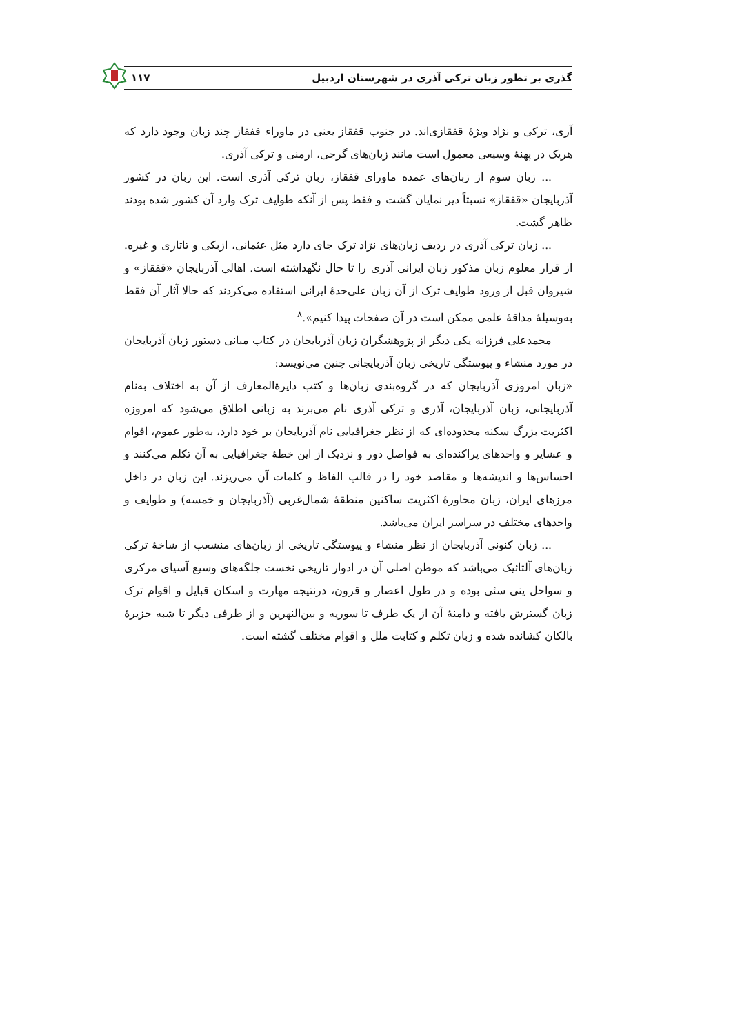گذری بر تطور زبان ترکی آذری در شهرستان اردبیل ۱۱۷
آری، ترکی و نژاد ویژهٔ قفقازی‌اند. در جنوب قفقاز یعنی در ماوراء قفقاز چند زبان وجود دارد که هریک در پهنهٔ وسیعی معمول است مانند زبان‌های گرجی، ارمنی و ترکی آذری.
... زبان سوم از زبان‌های عمده ماورای قفقاز، زبان ترکی آذری است. این زبان در کشور آذربایجان «قفقاز» نسبتاً دیر نمایان گشت و فقط پس از آنکه طوایف ترک وارد آن کشور شده بودند ظاهر گشت.
... زبان ترکی آذری در ردیف زبان‌های نژاد ترک جای دارد مثل عثمانی، ازبکی و تاتاری و غیره. از قرار معلوم زبان مذکور زبان ایرانی آذری را تا حال نگهداشته است. اهالی آذربایجان «قفقاز» و شیروان قبل از ورود طوایف ترک از آن زبان علی‌حدهٔ ایرانی استفاده می‌کردند که حالا آثار آن فقط به‌وسیلهٔ مداقهٔ علمی ممکن است در آن صفحات پیدا کنیم».<sup>۸</sup>
محمدعلی فرزانه یکی دیگر از پژوهشگران زبان آذربایجان در کتاب مبانی دستور زبان آذربایجان در مورد منشاء و پیوستگی تاریخی زبان آذربایجانی چنین می‌نویسد:
«زبان امروزی آذربایجان که در گروه‌بندی زبان‌ها و کتب دایرة‌المعارف از آن به اختلاف به‌نام آذربایجانی، زبان آذربایجان، آذری و ترکی آذری نام می‌برند به زبانی اطلاق می‌شود که امروزه اکثریت بزرگ سکنه محدوده‌ای که از نظر جغرافیایی نام آذربایجان بر خود دارد، به‌طور عموم، اقوام و عشایر و واحدهای پراکنده‌ای به فواصل دور و نزدیک از این خطهٔ جغرافیایی به آن تکلم می‌کنند و احساس‌ها و اندیشه‌ها و مقاصد خود را در قالب الفاظ و کلمات آن می‌ریزند. این زبان در داخل مرزهای ایران، زبان محاورهٔ اکثریت ساکنین منطقهٔ شمال‌غربی (آذربایجان و خمسه) و طوایف و واحدهای مختلف در سراسر ایران می‌باشد.
... زبان کنونی آذربایجان از نظر منشاء و پیوستگی تاریخی از زبان‌های منشعب از شاخهٔ ترکی زبان‌های آلتائیک می‌باشد که موطن اصلی آن در ادوار تاریخی نخست جلگه‌های وسیع آسیای مرکزی و سواحل ینی سئی بوده و در طول اعصار و قرون، درنتیجه مهارت و اسکان قبایل و اقوام ترک زبان گسترش یافته و دامنهٔ آن از یک طرف تا سوریه و بین‌النهرین و از طرفی دیگر تا شبه جزیرهٔ بالکان کشانده شده و زبان تکلم و کتابت ملل و اقوام مختلف گشته است.